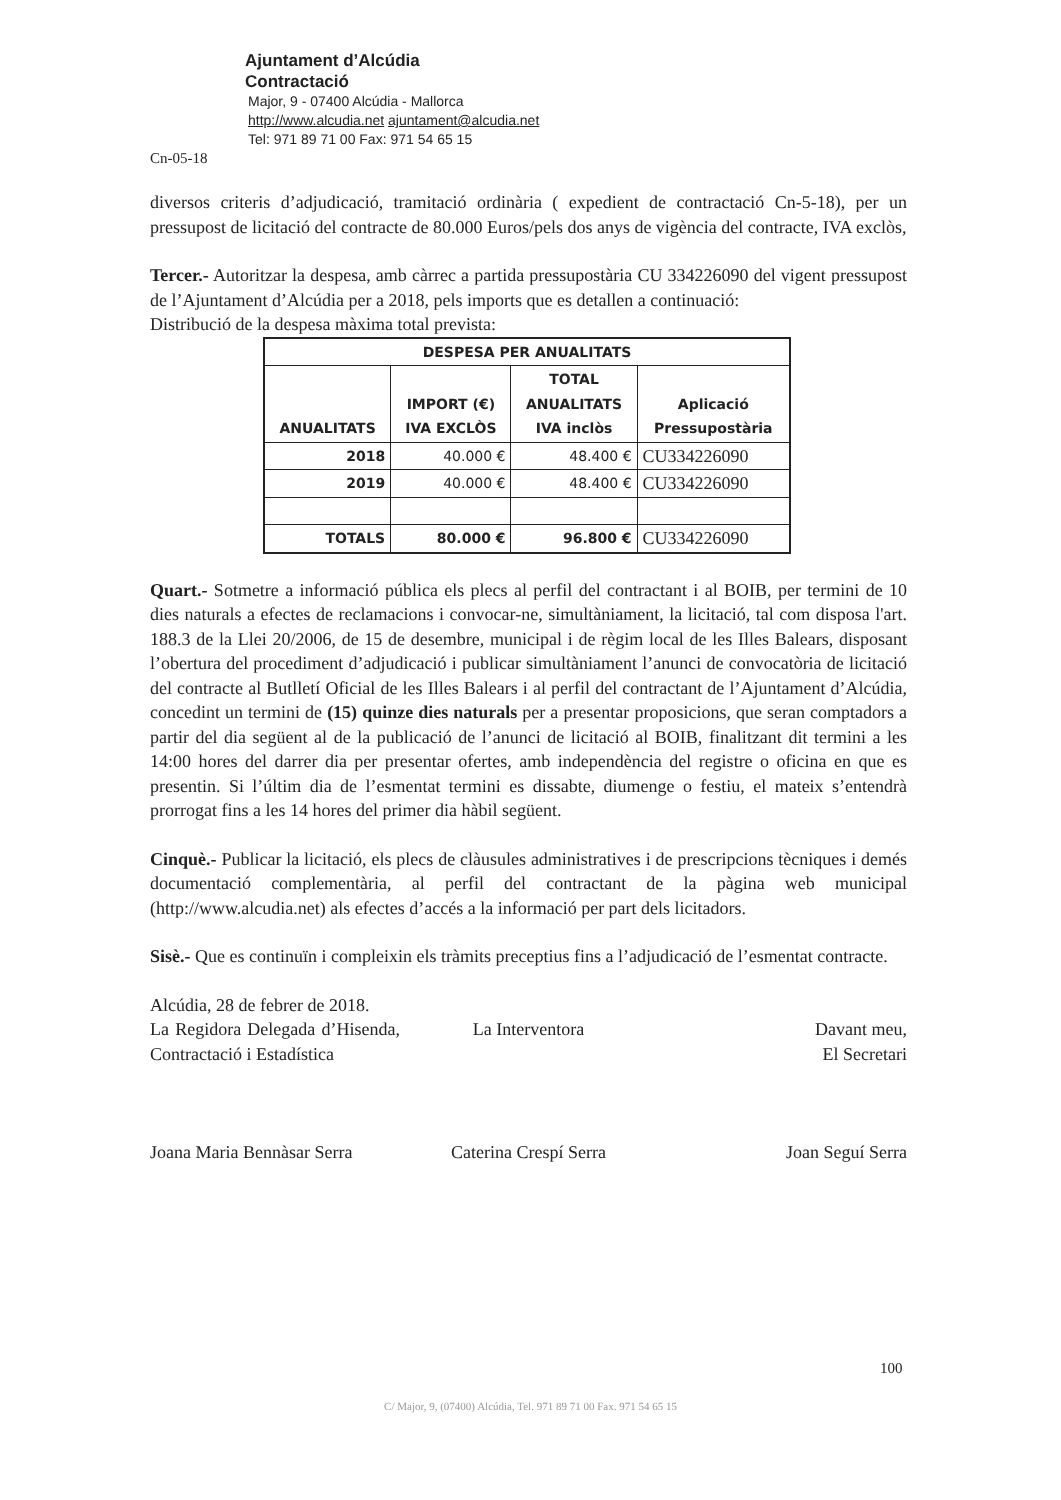Ajuntament d’Alcúdia
Contractació
Major, 9 - 07400 Alcúdia - Mallorca
http://www.alcudia.net ajuntament@alcudia.net
Tel: 971 89 71 00 Fax: 971 54 65 15
Cn-05-18
diversos criteris d’adjudicació, tramitació ordinària ( expedient de contractació Cn-5-18), per un pressupost de licitació del contracte de 80.000 Euros/pels dos anys de vigència del contracte, IVA exclòs,
Tercer.- Autoritzar la despesa, amb càrrec a partida pressupostària CU 334226090 del vigent pressupost de l’Ajuntament d’Alcúdia per a 2018, pels imports que es detallen a continuació:
Distribució de la despesa màxima total prevista:
| DESPESA PER ANUALITATS | | | |
| --- | --- | --- | --- |
| ANUALITATS | IMPORT (€) IVA EXCLÒS | TOTAL ANUALITATS IVA inclòs | Aplicació Pressupostària |
| 2018 | 40.000 € | 48.400 € | CU334226090 |
| 2019 | 40.000 € | 48.400 € | CU334226090 |
| TOTALS | 80.000 € | 96.800 € | CU334226090 |
Quart.- Sotmetre a informació pública els plecs al perfil del contractant i al BOIB, per termini de 10 dies naturals a efectes de reclamacions i convocar-ne, simultàniament, la licitació, tal com disposa l'art. 188.3 de la Llei 20/2006, de 15 de desembre, municipal i de règim local de les Illes Balears, disposant l’obertura del procediment d’adjudicació i publicar simultàniament l’anunci de convocatòria de licitació del contracte al Butlletí Oficial de les Illes Balears i al perfil del contractant de l’Ajuntament d’Alcúdia, concedint un termini de (15) quinze dies naturals per a presentar proposicions, que seran comptadors a partir del dia següent al de la publicació de l’anunci de licitació al BOIB, finalitzant dit termini a les 14:00 hores del darrer dia per presentar ofertes, amb independència del registre o oficina en que es presentin. Si l’últim dia de l’esmentat termini es dissabte, diumenge o festiu, el mateix s’entendrà prorrogat fins a les 14 hores del primer dia hàbil següent.
Cinquè.- Publicar la licitació, els plecs de clàusules administratives i de prescripcions tècniques i demés documentació complementària, al perfil del contractant de la pàgina web municipal (http://www.alcudia.net) als efectes d’accés a la informació per part dels licitadors.
Sisè.- Que es continuïn i compleixin els tràmits preceptius fins a l’adjudicació de l’esmentat contracte.
Alcúdia, 28 de febrer de 2018.
La Regidora Delegada d’Hisenda, Contractació i Estadística
Joana Maria Bennàsar Serra
La Interventora
Caterina Crespí Serra
Davant meu,
El Secretari
Joan Seguí Serra
100
C/ Major, 9, (07400) Alcúdia, Tel. 971 89 71 00 Fax. 971 54 65 15